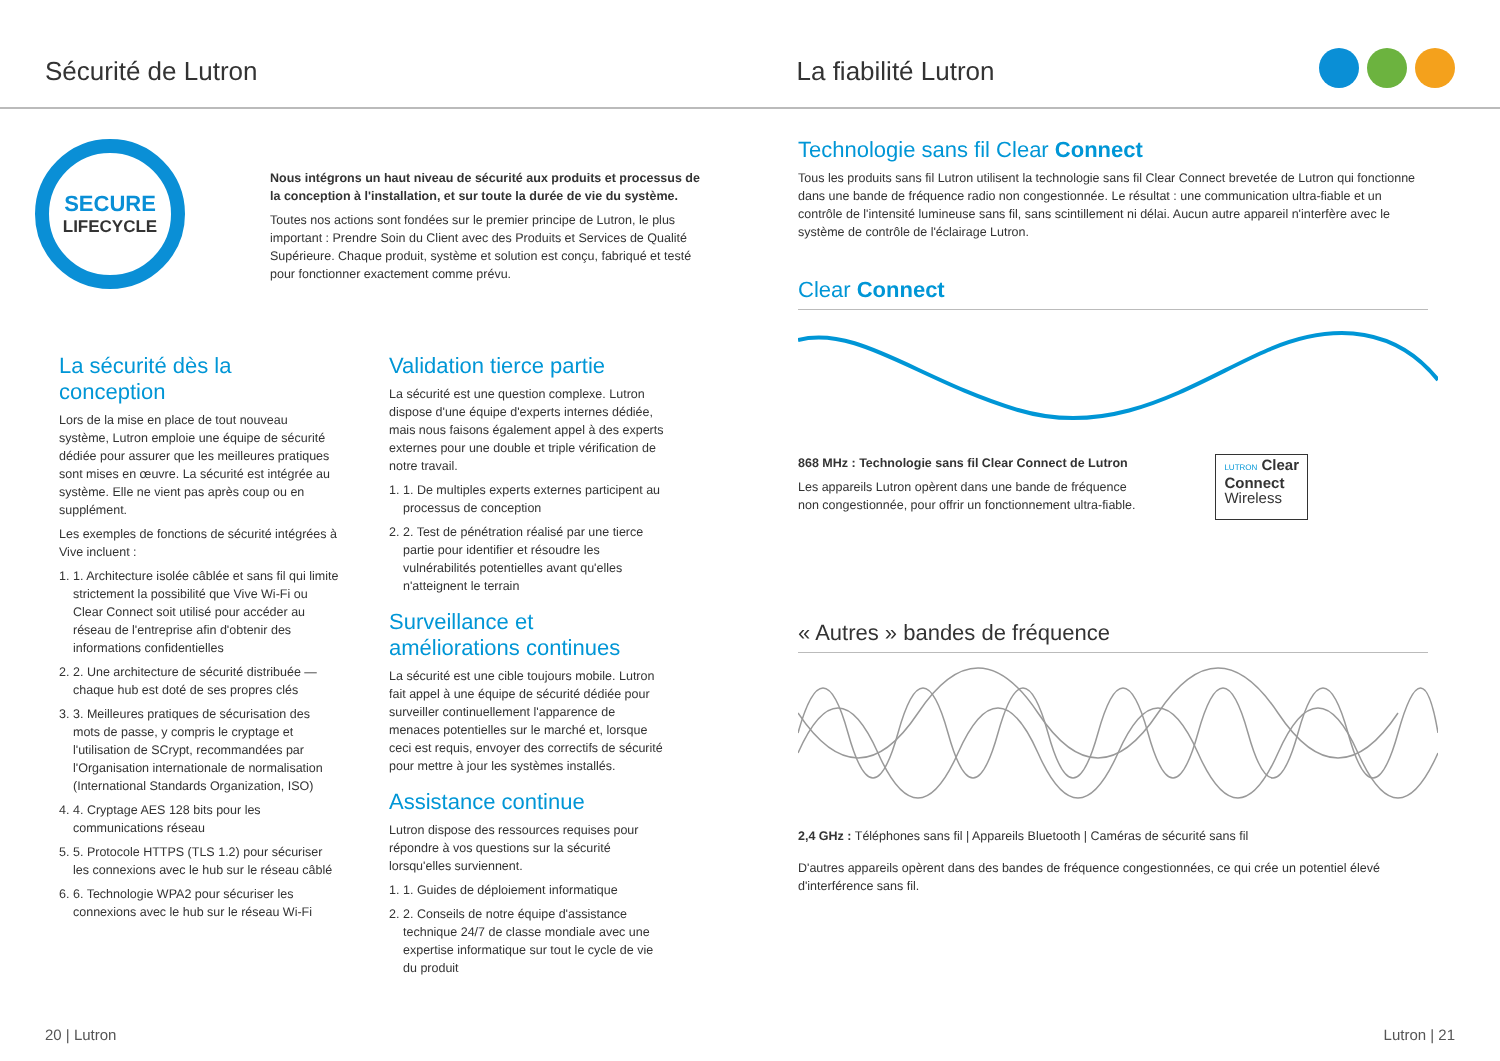Sécurité de Lutron La fiabilité Lutron
SECURE
LIFECYCLE
Nous intégrons un haut niveau de sécurité aux produits et processus de la conception à l'installation, et sur toute la durée de vie du système.
Toutes nos actions sont fondées sur le premier principe de Lutron, le plus important : Prendre Soin du Client avec des Produits et Services de Qualité Supérieure. Chaque produit, système et solution est conçu, fabriqué et testé pour fonctionner exactement comme prévu.
La sécurité dès la conception
Lors de la mise en place de tout nouveau système, Lutron emploie une équipe de sécurité dédiée pour assurer que les meilleures pratiques sont mises en œuvre. La sécurité est intégrée au système. Elle ne vient pas après coup ou en supplément.
Les exemples de fonctions de sécurité intégrées à Vive incluent :
1. 1. Architecture isolée câblée et sans fil qui limite strictement la possibilité que Vive Wi-Fi ou Clear Connect soit utilisé pour accéder au réseau de l'entreprise afin d'obtenir des informations confidentielles
2. 2. Une architecture de sécurité distribuée — chaque hub est doté de ses propres clés
3. 3. Meilleures pratiques de sécurisation des mots de passe, y compris le cryptage et l'utilisation de SCrypt, recommandées par l'Organisation internationale de normalisation (International Standards Organization, ISO)
4. 4. Cryptage AES 128 bits pour les communications réseau
5. 5. Protocole HTTPS (TLS 1.2) pour sécuriser les connexions avec le hub sur le réseau câblé
6. 6. Technologie WPA2 pour sécuriser les connexions avec le hub sur le réseau Wi-Fi
Validation tierce partie
La sécurité est une question complexe. Lutron dispose d'une équipe d'experts internes dédiée, mais nous faisons également appel à des experts externes pour une double et triple vérification de notre travail.
1. 1. De multiples experts externes participent au processus de conception
2. 2. Test de pénétration réalisé par une tierce partie pour identifier et résoudre les vulnérabilités potentielles avant qu'elles n'atteignent le terrain
Surveillance et améliorations continues
La sécurité est une cible toujours mobile. Lutron fait appel à une équipe de sécurité dédiée pour surveiller continuellement l'apparence de menaces potentielles sur le marché et, lorsque ceci est requis, envoyer des correctifs de sécurité pour mettre à jour les systèmes installés.
Assistance continue
Lutron dispose des ressources requises pour répondre à vos questions sur la sécurité lorsqu'elles surviennent.
1. 1. Guides de déploiement informatique
2. 2. Conseils de notre équipe d'assistance technique 24/7 de classe mondiale avec une expertise informatique sur tout le cycle de vie du produit
Technologie sans fil Clear Connect
Tous les produits sans fil Lutron utilisent la technologie sans fil Clear Connect brevetée de Lutron qui fonctionne dans une bande de fréquence radio non congestionnée. Le résultat : une communication ultra-fiable et un contrôle de l'intensité lumineuse sans fil, sans scintillement ni délai. Aucun autre appareil n'interfère avec le système de contrôle de l'éclairage Lutron.
Clear Connect
868 MHz : Technologie sans fil Clear Connect de Lutron
Les appareils Lutron opèrent dans une bande de fréquence
non congestionnée, pour offrir un fonctionnement ultra-fiable.
LUTRON Clear
Connect
Wireless
« Autres » bandes de fréquence
2,4 GHz : Téléphones sans fil | Appareils Bluetooth | Caméras de sécurité sans fil
D'autres appareils opèrent dans des bandes de fréquence congestionnées, ce qui crée un potentiel élevé d'interférence sans fil.
20 | Lutron Lutron | 21